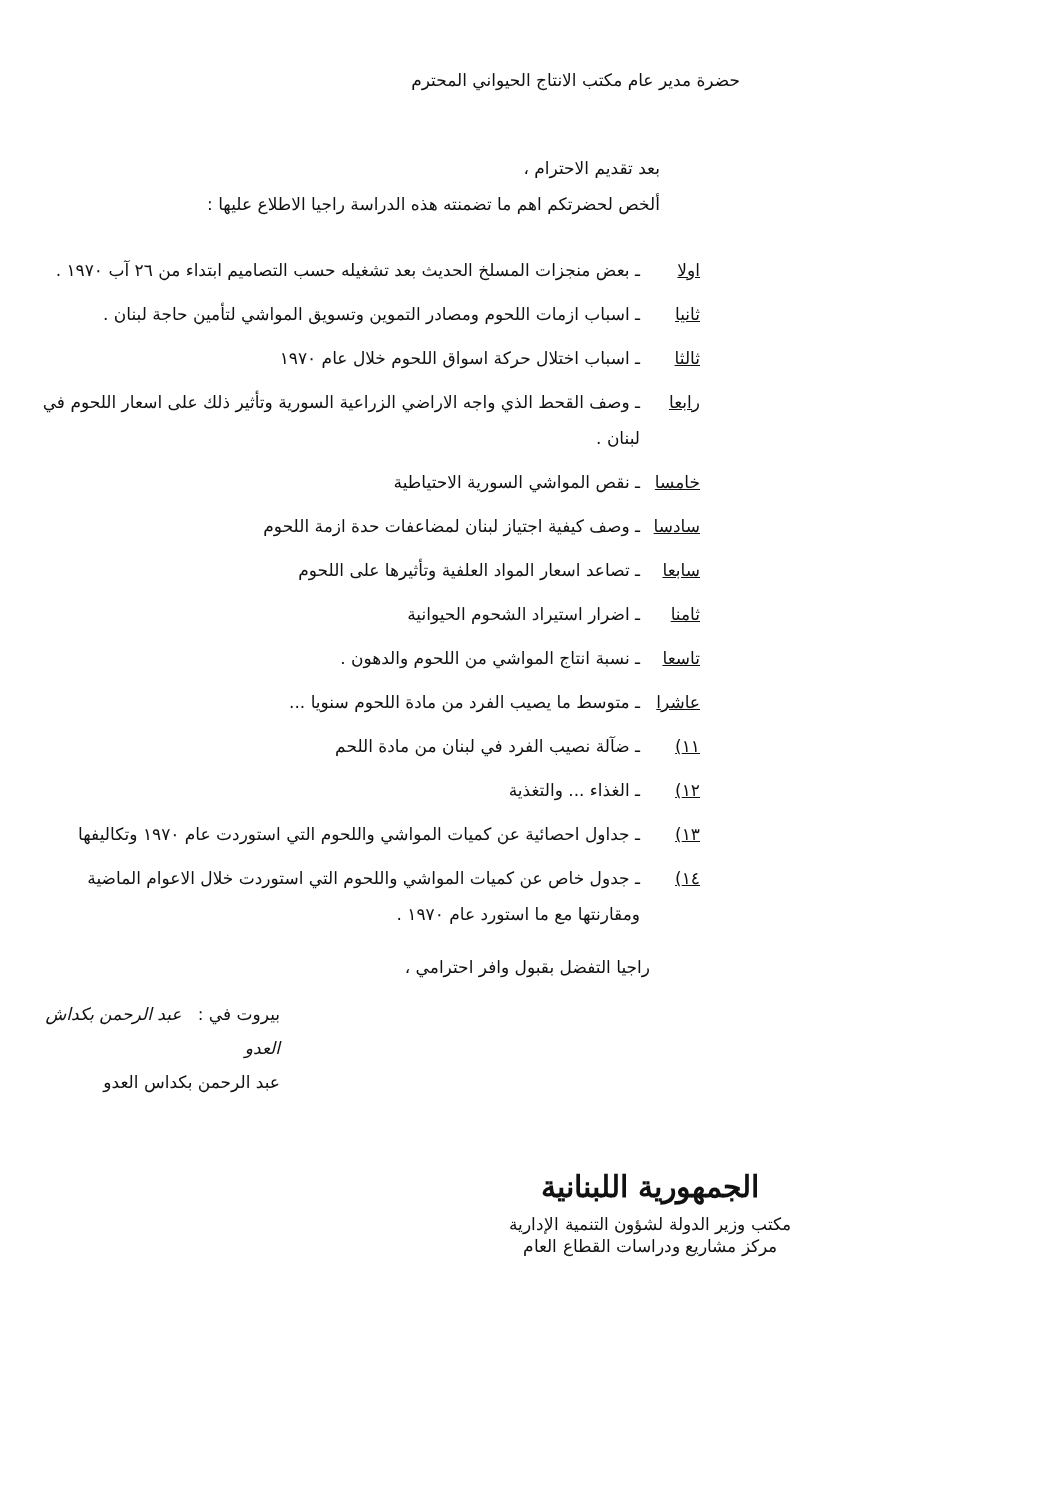حضرة مدير عام مكتب الانتاج الحيواني المحترم
بعد تقديم الاحترام ،
ألخص لحضرتكم اهم ما تضمنته هذه الدراسة راجيا الاطلاع عليها :
اولا ـ بعض منجزات المسلخ الحديث بعد تشغيله حسب التصاميم ابتداء من ٢٦ آب ١٩٧٠ .
ثانيا ـ اسباب ازمات اللحوم ومصادر التموين وتسويق المواشي لتأمين حاجة لبنان .
ثالثا ـ اسباب اختلال حركة اسواق اللحوم خلال عام ١٩٧٠
رابعا ـ وصف القحط الذي واجه الاراضي الزراعية السورية وتأثير ذلك على اسعار اللحوم في لبنان .
خامسا ـ نقص المواشي السورية الاحتياطية
سادسا ـ وصف كيفية اجتياز لبنان لمضاعفات حدة ازمة اللحوم
سابعا ـ تصاعد اسعار المواد العلفية وتأثيرها على اللحوم
ثامنا ـ اضرار استيراد الشحوم الحيوانية
تاسعا ـ نسبة انتاج المواشي من اللحوم والدهون .
عاشرا ـ متوسط ما يصيب الفرد من مادة اللحوم سنويا ...
١١) ـ ضآلة نصيب الفرد في لبنان من مادة اللحم
١٢) ـ الغذاء ... والتغذية
١٣) ـ جداول احصائية عن كميات المواشي واللحوم التي استوردت عام ١٩٧٠ وتكاليفها
١٤) ـ جدول خاص عن كميات المواشي واللحوم التي استوردت خلال الاعوام الماضية ومقارنتها مع ما استورد عام ١٩٧٠ .
راجيا التفضل بقبول وافر احترامي ،
بيروت في : عبد الرحمن بكداش العدو
عبد الرحمن بكداس العدو
الجمهورية اللبنانية
مكتب وزير الدولة لشؤون التنمية الإدارية
مركز مشاريع ودراسات القطاع العام